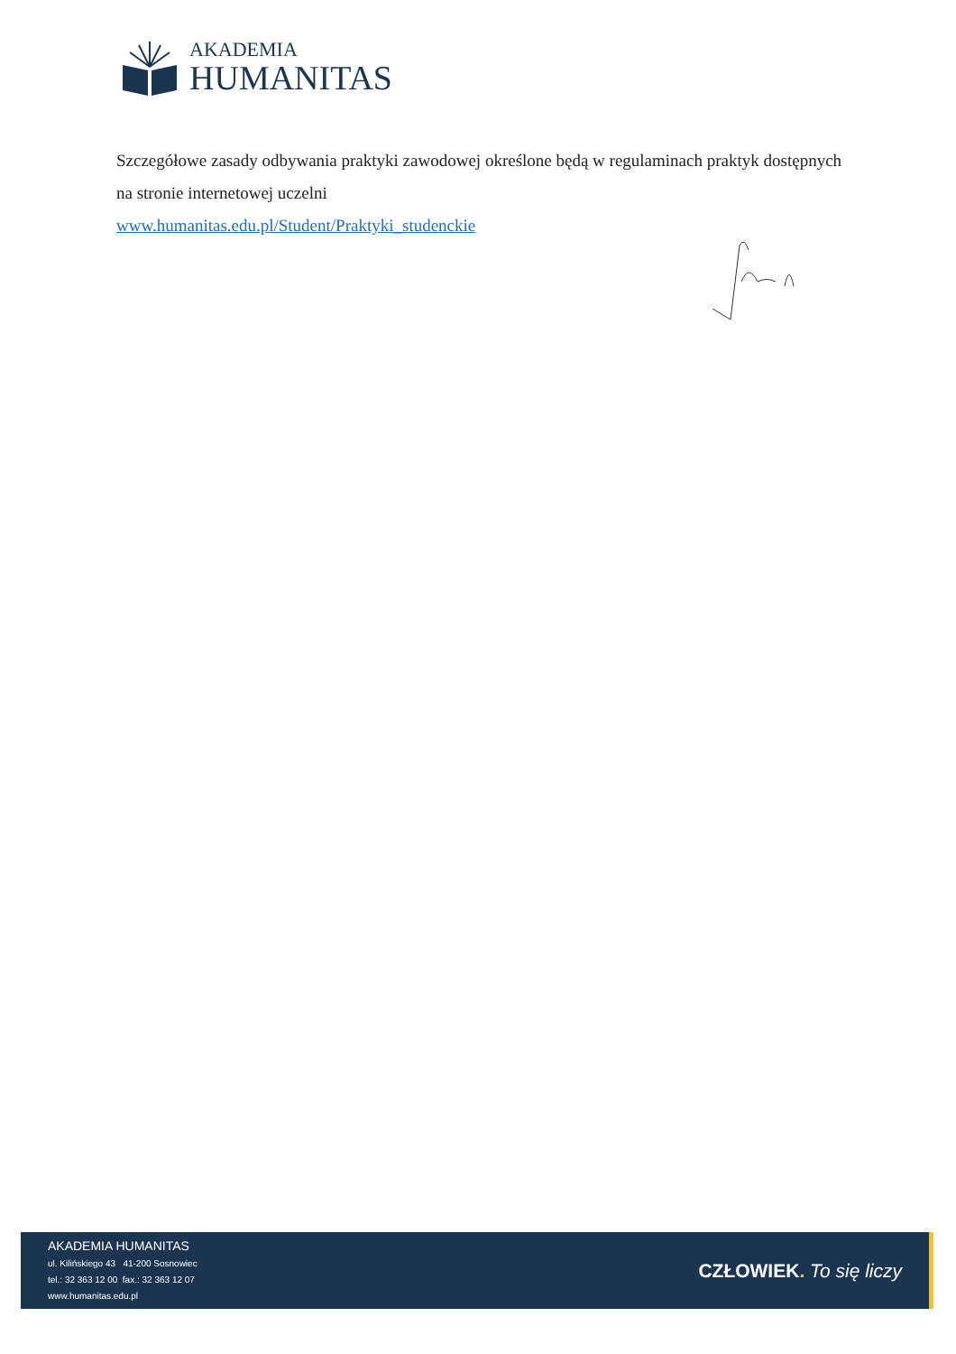AKADEMIA
HUMANITAS
Szczegółowe zasady odbywania praktyki zawodowej określone będą w regulaminach praktyk dostępnych na stronie internetowej uczelni
www.humanitas.edu.pl/Student/Praktyki_studenckie
AKADEMIA HUMANITAS
ul. Kilińskiego 43 41-200 Sosnowiec
tel.: 32 363 12 00 fax.: 32 363 12 07
www.humanitas.edu.pl
CZŁOWIEK. To się liczy